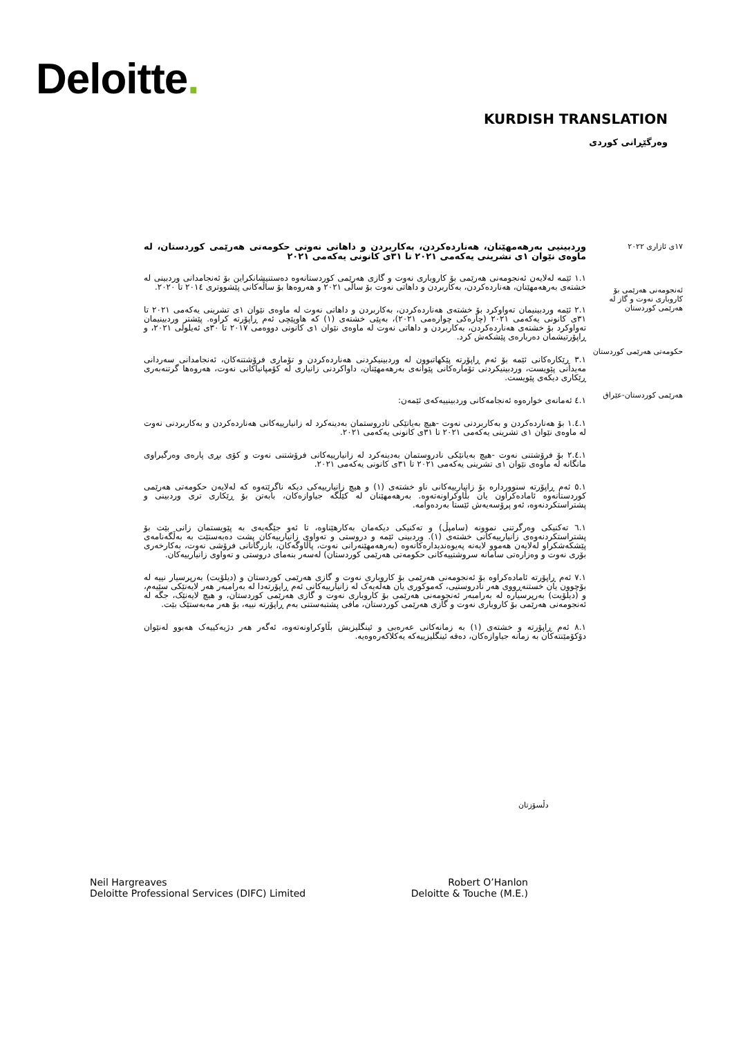Deloitte.
KURDISH TRANSLATION
وەرگێڕانی کوردی
١٧ی ئازاری ٢٠٢٢
ئەنجومەنی هەرێمی بۆ کاروباری نەوت و گاز لە هەرێمی کوردستان
حکومەتی هەرێمی کوردستان
هەرێمی کوردستان-عێراق
وردبینیی بەرهەمهێنان، هەناردەکردن، بەکاربردن و داهاتی نەوتی حکومەتی هەرێمی کوردستان، لە ماوەی نێوان ١ی تشرینی یەکەمی ٢٠٢١ تا ٣١ی کانونی یەکەمی ٢٠٢١
١.١ ئێمە لەلایەن ئەنجومەنی هەرێمی بۆ کاروباری نەوت و گازی هەرێمی کوردستانەوە دەستنیشانکراین بۆ ئەنجامدانی وردبینی لە خشتەی بەرهەمهێنان، هەناردەکردن، بەکاربردن و داهاتی نەوت بۆ ساڵی ٢٠٢١ و هەروەها بۆ ساڵەکانی پێشووتری ٢٠١٤ تا ٢٠٢٠.
٢.١ ئێمە وردبینیمان تەواوکرد بۆ خشتەی هەناردەکردن، بەکاربردن و داهاتی نەوت لە ماوەی نێوان ١ی تشرینی یەکەمی ٢٠٢١ تا ٣١ی کانونی یەکەمی ٢٠٢١ (چارەکی چوارەمی ٢٠٢١)، بەپێی خشتەی (١) کە هاوپێچی ئەم ڕاپۆرتە کراوە. پێشتر وردبینیمان تەواوکرد بۆ خشتەی هەناردەکردن، بەکاربردن و داهاتی نەوت لە ماوەی نێوان ١ی کانونی دووەمی ٢٠١٧ تا ٣٠ی ئەیلولی ٢٠٢١، و ڕاپۆرتیشمان دەربارەی پێشکەش کرد.
٣.١ ڕێکارەکانی ئێمە بۆ ئەم ڕاپۆرتە پێکهاتبوون لە وردبینیکردنی هەناردەکردن و تۆماری فرۆشتنەکان، ئەنجامدانی سەردانی مەیدانی پێویست، وردبینیکردنی تۆمارەکانی پێوانەی بەرهەمهێنان، داواکردنی زانیاری لە کۆمپانیاکانی نەوت، هەروەها گرتنەبەری ڕێکاری دیکەی پێویست.
٤.١ ئەمانەی خوارەوە ئەنجامەکانی وردبینییەکەی ئێمەن:
١.٤.١ بۆ هەناردەکردن و بەکاربردنی نەوت -هیچ بەیانێکی نادروستمان بەدینەکرد لە زانیارییەکانی هەناردەکردن و بەکاربردنی نەوت لە ماوەی نێوان ١ی تشرینی یەکەمی ٢٠٢١ تا ٣١ی کانونی یەکەمی ٢٠٢١.
٢.٤.١ بۆ فرۆشتنی نەوت -هیچ بەیانێکی نادروستمان بەدینەکرد لە زانیارییەکانی فرۆشتنی نەوت و کۆی بڕی پارەی وەرگیراوی مانگانە لە ماوەی نێوان ١ی تشرینی یەکەمی ٢٠٢١ تا ٣١ی کانونی یەکەمی ٢٠٢١.
٥.١ ئەم ڕاپۆرتە سنووردارە بۆ زانیارییەکانی ناو خشتەی (١) و هیچ زانیارییەکی دیکە ناگرێتەوە کە لەلایەن حکومەتی هەرێمی کوردستانەوە ئامادەکراون یان بڵاوکراونەتەوە. بەرهەمهێنان لە کێڵگە جیاوازەکان، بابەتن بۆ ڕێکاری تری وردبینی و پشتراستکردنەوە، ئەو پرۆسەیەش ئێستا بەردەوامە.
٦.١ تەکنیکی وەرگرتنی نموونە (سامپڵ) و تەکنیکی دیکەمان بەکارهێناوە، تا ئەو جێگەیەی بە پێویستمان زانی بێت بۆ پشتراستکردنەوەی زانیارییەکانی خشتەی (١). وردبینی ئێمە و دروستی و تەواوی زانیارییەکان پشت دەبەستێت بە بەڵگەنامەی پێشکەشکراو لەلایەن هەموو لایەنە پەیوەندیدارەکانەوە (بەرهەمهێنەرانی نەوت، پاڵاوگەکان، بازرگانانی فرۆشی نەوت، بەکارخەری بۆری نەوت و وەزارەتی سامانە سروشتییەکانی حکومەتی هەرێمی کوردستان) لەسەر بنەمای دروستی و تەواوی زانیارییەکان.
٧.١ ئەم ڕاپۆرتە ئامادەکراوە بۆ ئەنجومەنی هەرێمی بۆ کاروباری نەوت و گازی هەرێمی کوردستان و (دیلۆیت) بەرپرسیار نییە لە بۆچوون یان خستنەڕووی هەر نادروستیی، کەموکوری یان هەڵەیەک لە زانیارییەکانی ئەم ڕاپۆرتەدا لە بەرامبەر هەر لایەنێکی سێیەم، و (دیلۆیت) بەرپرسیارە لە بەرامبەر ئەنجومەنی هەرێمی بۆ کاروباری نەوت و گازی هەرێمی کوردستان، و هیچ لایەنێک، جگە لە ئەنجومەنی هەرێمی بۆ کاروباری نەوت و گازی هەرێمی کوردستان، مافی پشتبەستنی بەم ڕاپۆرتە نییە، بۆ هەر مەبەستێک بێت.
٨.١ ئەم ڕاپۆرتە و خشتەی (١) بە زمانەکانی عەرەبی و ئینگلیزیش بڵاوکراونەتەوە، ئەگەر هەر دژیەکییەک هەبوو لەنێوان دۆکۆمێنتەکان بە زمانە جیاوازەکان، دەقە ئینگلیزییەکە یەکلاکەرەوەیە.
دڵسۆزتان
Neil Hargreaves
Deloitte Professional Services (DIFC) Limited
Robert O’Hanlon
Deloitte & Touche (M.E.)